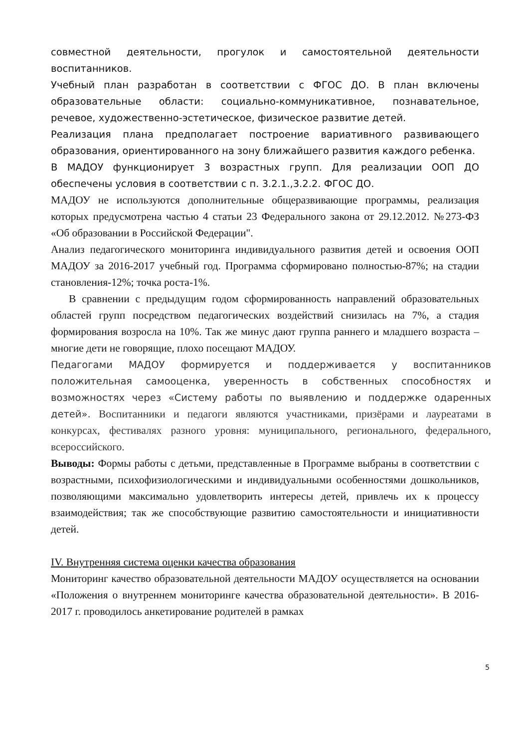совместной деятельности, прогулок и самостоятельной деятельности воспитанников.
Учебный план разработан в соответствии с ФГОС ДО. В план включены образовательные области: социально-коммуникативное, познавательное, речевое, художественно-эстетическое, физическое развитие детей.
Реализация плана предполагает построение вариативного развивающего образования, ориентированного на зону ближайшего развития каждого ребенка.
В МАДОУ функционирует 3 возрастных групп. Для реализации ООП ДО обеспечены условия в соответствии с п. 3.2.1.,3.2.2. ФГОС ДО.
МАДОУ не используются дополнительные общеразвивающие программы, реализация которых предусмотрена частью 4 статьи 23 Федерального закона от 29.12.2012. №273-ФЗ «Об образовании в Российской Федерации".
Анализ педагогического мониторинга индивидуального развития детей и освоения ООП МАДОУ за 2016-2017 учебный год. Программа сформировано полностью-87%; на стадии становления-12%; точка роста-1%.
В сравнении с предыдущим годом сформированность направлений образовательных областей групп посредством педагогических воздействий снизилась на 7%, а стадия формирования возросла на 10%. Так же минус дают группа раннего и младшего возраста – многие дети не говорящие, плохо посещают МАДОУ.
Педагогами МАДОУ формируется и поддерживается у воспитанников положительная самооценка, уверенность в собственных способностях и возможностях через «Систему работы по выявлению и поддержке одаренных детей». Воспитанники и педагоги являются участниками, призёрами и лауреатами в конкурсах, фестивалях разного уровня: муниципального, регионального, федерального, всероссийского.
Выводы: Формы работы с детьми, представленные в Программе выбраны в соответствии с возрастными, психофизиологическими и индивидуальными особенностями дошкольников, позволяющими максимально удовлетворить интересы детей, привлечь их к процессу взаимодействия; так же способствующие развитию самостоятельности и инициативности детей.
IV. Внутренняя система оценки качества образования
Мониторинг качество образовательной деятельности МАДОУ осуществляется на основании «Положения о внутреннем мониторинге качества образовательной деятельности». В 2016-2017 г. проводилось анкетирование родителей в рамках
5